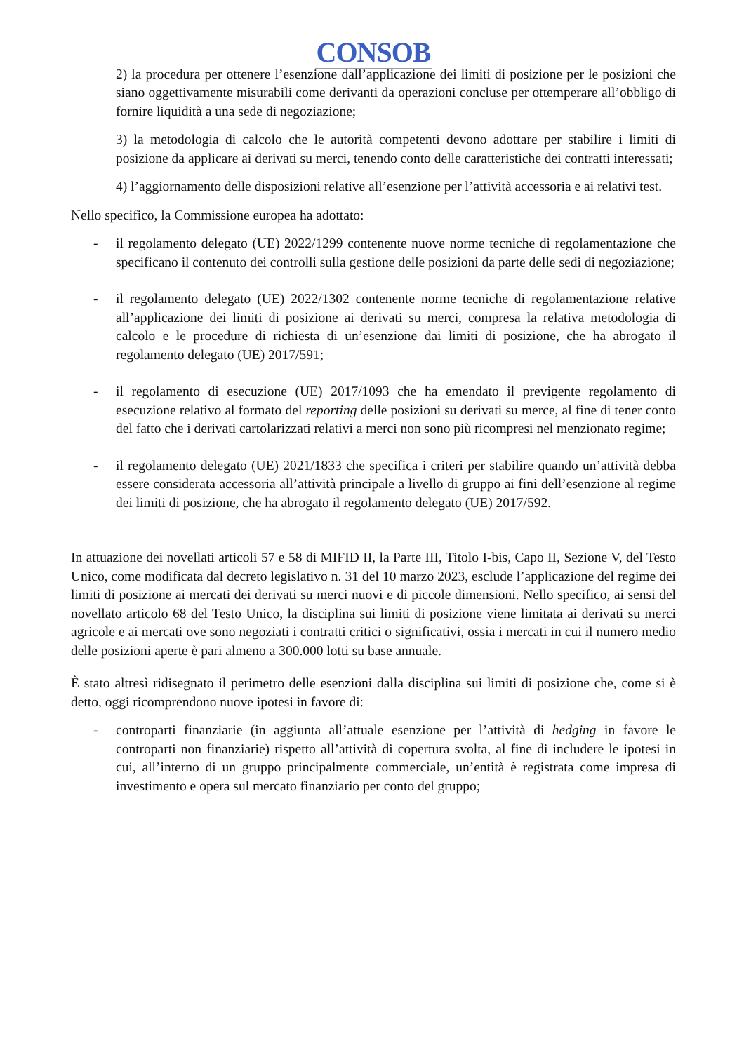CONSOB
2) la procedura per ottenere l’esenzione dall’applicazione dei limiti di posizione per le posizioni che siano oggettivamente misurabili come derivanti da operazioni concluse per ottemperare all’obbligo di fornire liquidità a una sede di negoziazione;
3) la metodologia di calcolo che le autorità competenti devono adottare per stabilire i limiti di posizione da applicare ai derivati su merci, tenendo conto delle caratteristiche dei contratti interessati;
4) l’aggiornamento delle disposizioni relative all’esenzione per l’attività accessoria e ai relativi test.
Nello specifico, la Commissione europea ha adottato:
- il regolamento delegato (UE) 2022/1299 contenente nuove norme tecniche di regolamentazione che specificano il contenuto dei controlli sulla gestione delle posizioni da parte delle sedi di negoziazione;
- il regolamento delegato (UE) 2022/1302 contenente norme tecniche di regolamentazione relative all’applicazione dei limiti di posizione ai derivati su merci, compresa la relativa metodologia di calcolo e le procedure di richiesta di un’esenzione dai limiti di posizione, che ha abrogato il regolamento delegato (UE) 2017/591;
- il regolamento di esecuzione (UE) 2017/1093 che ha emendato il previgente regolamento di esecuzione relativo al formato del reporting delle posizioni su derivati su merce, al fine di tener conto del fatto che i derivati cartolarizzati relativi a merci non sono più ricompresi nel menzionato regime;
- il regolamento delegato (UE) 2021/1833 che specifica i criteri per stabilire quando un’attività debba essere considerata accessoria all’attività principale a livello di gruppo ai fini dell’esenzione al regime dei limiti di posizione, che ha abrogato il regolamento delegato (UE) 2017/592.
In attuazione dei novellati articoli 57 e 58 di MIFID II, la Parte III, Titolo I-bis, Capo II, Sezione V, del Testo Unico, come modificata dal decreto legislativo n. 31 del 10 marzo 2023, esclude l’applicazione del regime dei limiti di posizione ai mercati dei derivati su merci nuovi e di piccole dimensioni. Nello specifico, ai sensi del novellato articolo 68 del Testo Unico, la disciplina sui limiti di posizione viene limitata ai derivati su merci agricole e ai mercati ove sono negoziati i contratti critici o significativi, ossia i mercati in cui il numero medio delle posizioni aperte è pari almeno a 300.000 lotti su base annuale.
È stato altresì ridisegnato il perimetro delle esenzioni dalla disciplina sui limiti di posizione che, come si è detto, oggi ricomprendono nuove ipotesi in favore di:
- controparti finanziarie (in aggiunta all’attuale esenzione per l’attività di hedging in favore le controparti non finanziarie) rispetto all’attività di copertura svolta, al fine di includere le ipotesi in cui, all’interno di un gruppo principalmente commerciale, un’entità è registrata come impresa di investimento e opera sul mercato finanziario per conto del gruppo;